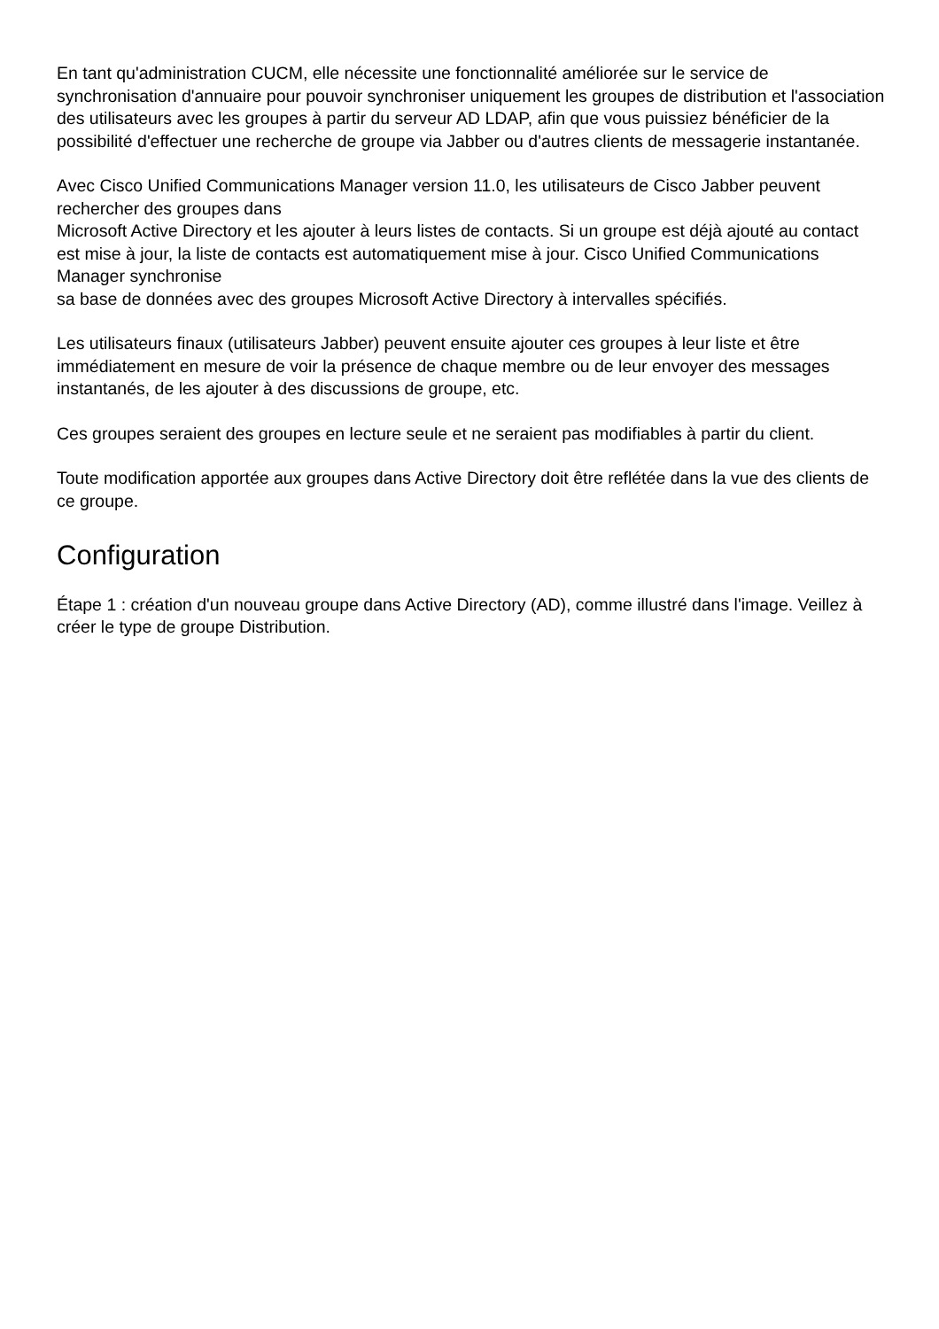En tant qu'administration CUCM, elle nécessite une fonctionnalité améliorée sur le service de synchronisation d'annuaire pour pouvoir synchroniser uniquement les groupes de distribution et l'association des utilisateurs avec les groupes à partir du serveur AD LDAP, afin que vous puissiez bénéficier de la possibilité d'effectuer une recherche de groupe via Jabber ou d'autres clients de messagerie instantanée.
Avec Cisco Unified Communications Manager version 11.0, les utilisateurs de Cisco Jabber peuvent rechercher des groupes dans
Microsoft Active Directory et les ajouter à leurs listes de contacts. Si un groupe est déjà ajouté au contact
est mise à jour, la liste de contacts est automatiquement mise à jour. Cisco Unified Communications Manager synchronise
sa base de données avec des groupes Microsoft Active Directory à intervalles spécifiés.
Les utilisateurs finaux (utilisateurs Jabber) peuvent ensuite ajouter ces groupes à leur liste et être immédiatement en mesure de voir la présence de chaque membre ou de leur envoyer des messages instantanés, de les ajouter à des discussions de groupe, etc.
Ces groupes seraient des groupes en lecture seule et ne seraient pas modifiables à partir du client.
Toute modification apportée aux groupes dans Active Directory doit être reflétée dans la vue des clients de ce groupe.
Configuration
Étape 1 : création d'un nouveau groupe dans Active Directory (AD), comme illustré dans l'image. Veillez à créer le type de groupe Distribution.